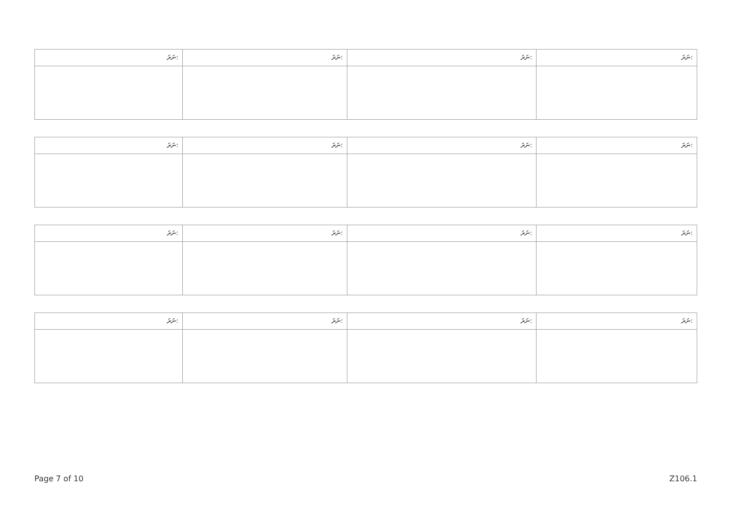| ނަރަ: | ނަރަ: | ނަރަ: | ނަރަ: |
| ނަރަ: | ނަރަ: | ނަރަ: | ނަރަ: |
| ނަރަ: | ނަރަ: | ނަރަ: | ނަރަ: |
| ނަރަ: | ނަރަ: | ނަރަ: | ނަރަ: |
Page 7 of 10 Z106.1